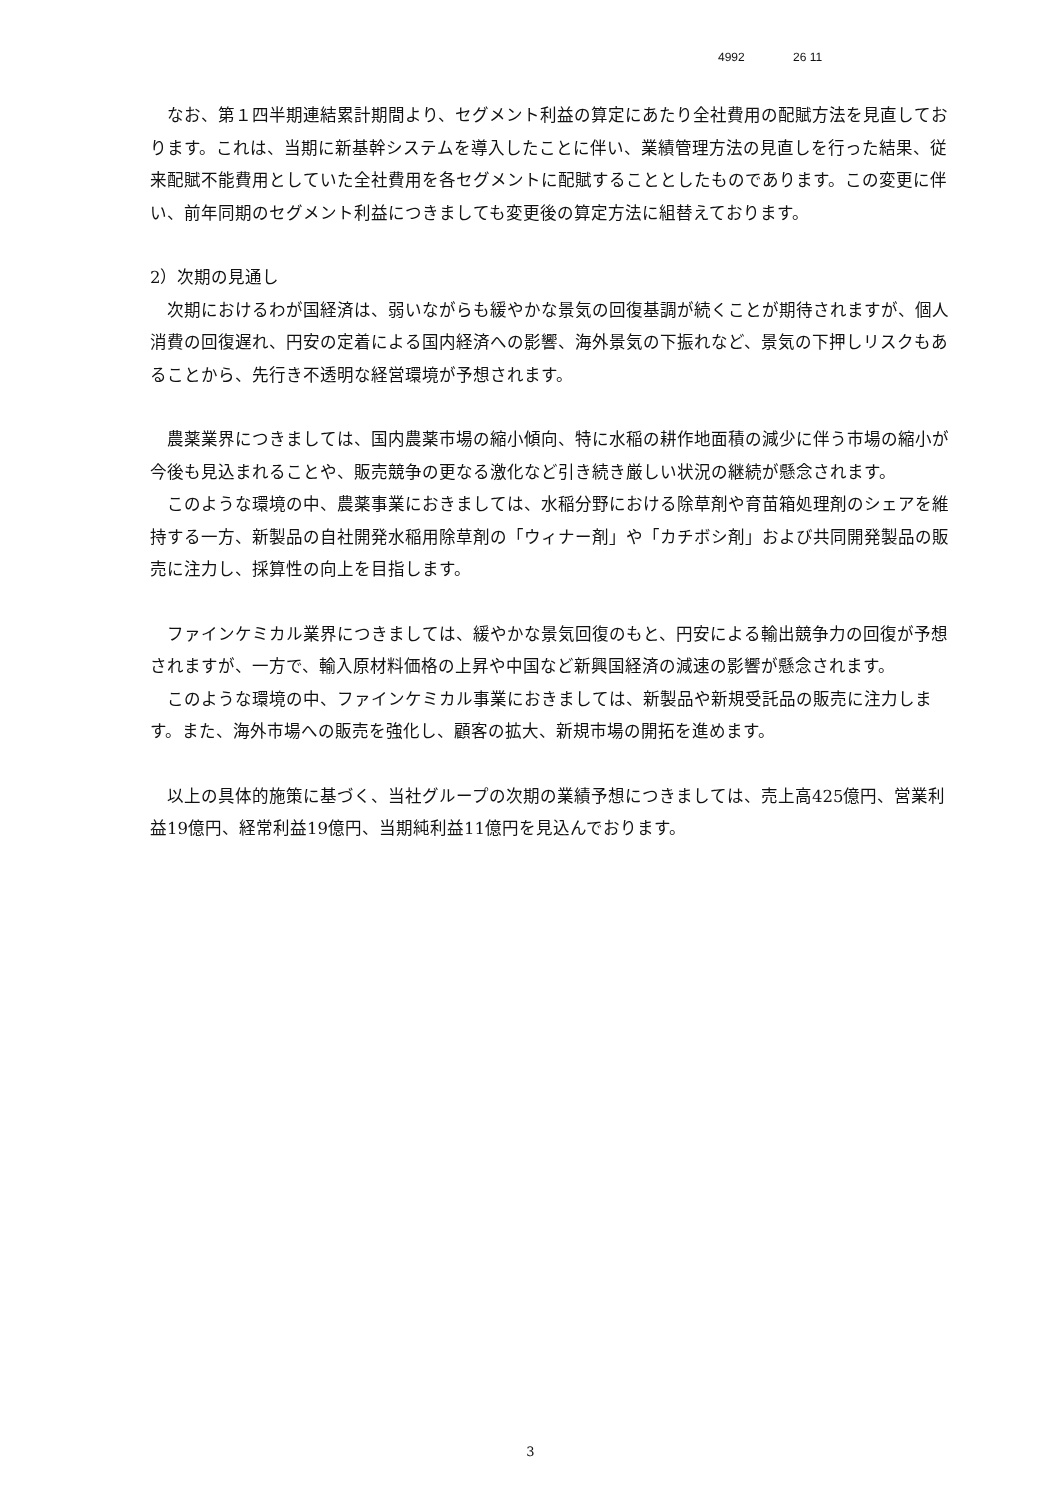4992 26 11
　なお、第１四半期連結累計期間より、セグメント利益の算定にあたり全社費用の配賦方法を見直しております。これは、当期に新基幹システムを導入したことに伴い、業績管理方法の見直しを行った結果、従来配賦不能費用としていた全社費用を各セグメントに配賦することとしたものであります。この変更に伴い、前年同期のセグメント利益につきましても変更後の算定方法に組替えております。
2）次期の見通し
　次期におけるわが国経済は、弱いながらも緩やかな景気の回復基調が続くことが期待されますが、個人消費の回復遅れ、円安の定着による国内経済への影響、海外景気の下振れなど、景気の下押しリスクもあることから、先行き不透明な経営環境が予想されます。
　農薬業界につきましては、国内農薬市場の縮小傾向、特に水稲の耕作地面積の減少に伴う市場の縮小が今後も見込まれることや、販売競争の更なる激化など引き続き厳しい状況の継続が懸念されます。
　このような環境の中、農薬事業におきましては、水稲分野における除草剤や育苗箱処理剤のシェアを維持する一方、新製品の自社開発水稲用除草剤の「ウィナー剤」や「カチボシ剤」および共同開発製品の販売に注力し、採算性の向上を目指します。
　ファインケミカル業界につきましては、緩やかな景気回復のもと、円安による輸出競争力の回復が予想されますが、一方で、輸入原材料価格の上昇や中国など新興国経済の減速の影響が懸念されます。
　このような環境の中、ファインケミカル事業におきましては、新製品や新規受託品の販売に注力します。また、海外市場への販売を強化し、顧客の拡大、新規市場の開拓を進めます。
　以上の具体的施策に基づく、当社グループの次期の業績予想につきましては、売上高425億円、営業利益19億円、経常利益19億円、当期純利益11億円を見込んでおります。
3